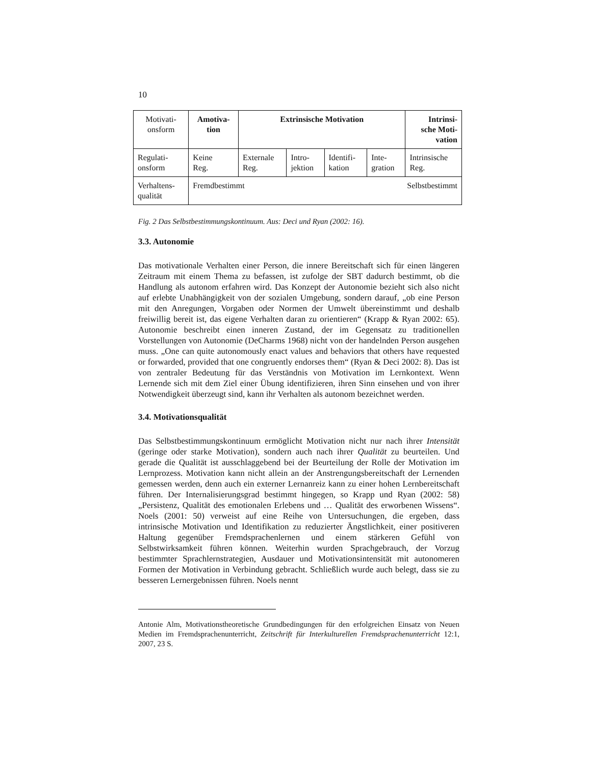10
| Motivati- onsform | Amotiva- tion | Extrinsische Motivation | | | | Intrinsi- sche Moti- vation |
| Regulati- onsform | Keine Reg. | Externale Reg. | Intro- jektion | Identifi- kation | Inte- gration | Intrinsische Reg. |
| Verhaltens- qualität | Fremdbestimmt Selbstbestimmt | | | | | |
Fig. 2 Das Selbstbestimmungskontinuum. Aus: Deci und Ryan (2002: 16).
3.3. Autonomie
Das motivationale Verhalten einer Person, die innere Bereitschaft sich für einen längeren Zeitraum mit einem Thema zu befassen, ist zufolge der SBT dadurch bestimmt, ob die Handlung als autonom erfahren wird. Das Konzept der Autonomie bezieht sich also nicht auf erlebte Unabhängigkeit von der sozialen Umgebung, sondern darauf, „ob eine Person mit den Anregungen, Vorgaben oder Normen der Umwelt übereinstimmt und deshalb freiwillig bereit ist, das eigene Verhalten daran zu orientieren“ (Krapp & Ryan 2002: 65). Autonomie beschreibt einen inneren Zustand, der im Gegensatz zu traditionellen Vorstellungen von Autonomie (DeCharms 1968) nicht von der handelnden Person ausgehen muss. „One can quite autonomously enact values and behaviors that others have requested or forwarded, provided that one congruently endorses them“ (Ryan & Deci 2002: 8). Das ist von zentraler Bedeutung für das Verständnis von Motivation im Lernkontext. Wenn Lernende sich mit dem Ziel einer Übung identifizieren, ihren Sinn einsehen und von ihrer Notwendigkeit überzeugt sind, kann ihr Verhalten als autonom bezeichnet werden.
3.4. Motivationsqualität
Das Selbstbestimmungskontinuum ermöglicht Motivation nicht nur nach ihrer Intensität (geringe oder starke Motivation), sondern auch nach ihrer Qualität zu beurteilen. Und gerade die Qualität ist ausschlaggebend bei der Beurteilung der Rolle der Motivation im Lernprozess. Motivation kann nicht allein an der Anstrengungsbereitschaft der Lernenden gemessen werden, denn auch ein externer Lernanreiz kann zu einer hohen Lernbereitschaft führen. Der Internalisierungsgrad bestimmt hingegen, so Krapp und Ryan (2002: 58) „Persistenz, Qualität des emotionalen Erlebens und … Qualität des erworbenen Wissens“. Noels (2001: 50) verweist auf eine Reihe von Untersuchungen, die ergeben, dass intrinsische Motivation und Identifikation zu reduzierter Ängstlichkeit, einer positiveren Haltung gegenüber Fremdsprachenlernen und einem stärkeren Gefühl von Selbstwirksamkeit führen können. Weiterhin wurden Sprachgebrauch, der Vorzug bestimmter Sprachlernstrategien, Ausdauer und Motivationsintensität mit autonomeren Formen der Motivation in Verbindung gebracht. Schließlich wurde auch belegt, dass sie zu besseren Lernergebnissen führen. Noels nennt
Antonie Alm, Motivationstheoretische Grundbedingungen für den erfolgreichen Einsatz von Neuen Medien im Fremdsprachenunterricht, Zeitschrift für Interkulturellen Fremdsprachenunterricht 12:1, 2007, 23 S.